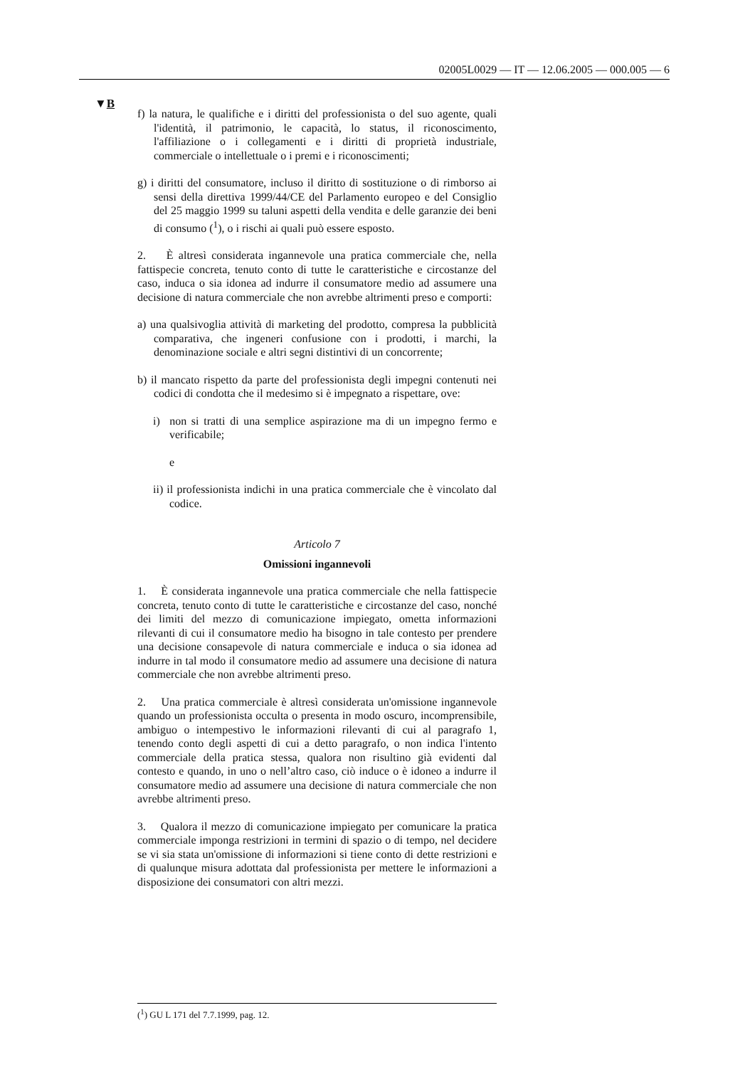02005L0029 — IT — 12.06.2005 — 000.005 — 6
▼B
f) la natura, le qualifiche e i diritti del professionista o del suo agente, quali l'identità, il patrimonio, le capacità, lo status, il riconoscimento, l'affiliazione o i collegamenti e i diritti di proprietà industriale, commerciale o intellettuale o i premi e i riconoscimenti;
g) i diritti del consumatore, incluso il diritto di sostituzione o di rimborso ai sensi della direttiva 1999/44/CE del Parlamento europeo e del Consiglio del 25 maggio 1999 su taluni aspetti della vendita e delle garanzie dei beni di consumo (<sup>1</sup>), o i rischi ai quali può essere esposto.
2. È altresì considerata ingannevole una pratica commerciale che, nella fattispecie concreta, tenuto conto di tutte le caratteristiche e circostanze del caso, induca o sia idonea ad indurre il consumatore medio ad assumere una decisione di natura commerciale che non avrebbe altrimenti preso e comporti:
a) una qualsivoglia attività di marketing del prodotto, compresa la pubblicità comparativa, che ingeneri confusione con i prodotti, i marchi, la denominazione sociale e altri segni distintivi di un concorrente;
b) il mancato rispetto da parte del professionista degli impegni contenuti nei codici di condotta che il medesimo si è impegnato a rispettare, ove:
i) non si tratti di una semplice aspirazione ma di un impegno fermo e verificabile;
e
ii) il professionista indichi in una pratica commerciale che è vincolato dal codice.
Articolo 7
Omissioni ingannevoli
1. È considerata ingannevole una pratica commerciale che nella fattispecie concreta, tenuto conto di tutte le caratteristiche e circostanze del caso, nonché dei limiti del mezzo di comunicazione impiegato, ometta informazioni rilevanti di cui il consumatore medio ha bisogno in tale contesto per prendere una decisione consapevole di natura commerciale e induca o sia idonea ad indurre in tal modo il consumatore medio ad assumere una decisione di natura commerciale che non avrebbe altrimenti preso.
2. Una pratica commerciale è altresì considerata un'omissione ingannevole quando un professionista occulta o presenta in modo oscuro, incomprensibile, ambiguo o intempestivo le informazioni rilevanti di cui al paragrafo 1, tenendo conto degli aspetti di cui a detto paragrafo, o non indica l'intento commerciale della pratica stessa, qualora non risultino già evidenti dal contesto e quando, in uno o nell’altro caso, ciò induce o è idoneo a indurre il consumatore medio ad assumere una decisione di natura commerciale che non avrebbe altrimenti preso.
3. Qualora il mezzo di comunicazione impiegato per comunicare la pratica commerciale imponga restrizioni in termini di spazio o di tempo, nel decidere se vi sia stata un'omissione di informazioni si tiene conto di dette restrizioni e di qualunque misura adottata dal professionista per mettere le informazioni a disposizione dei consumatori con altri mezzi.
(<sup>1</sup>) GU L 171 del 7.7.1999, pag. 12.